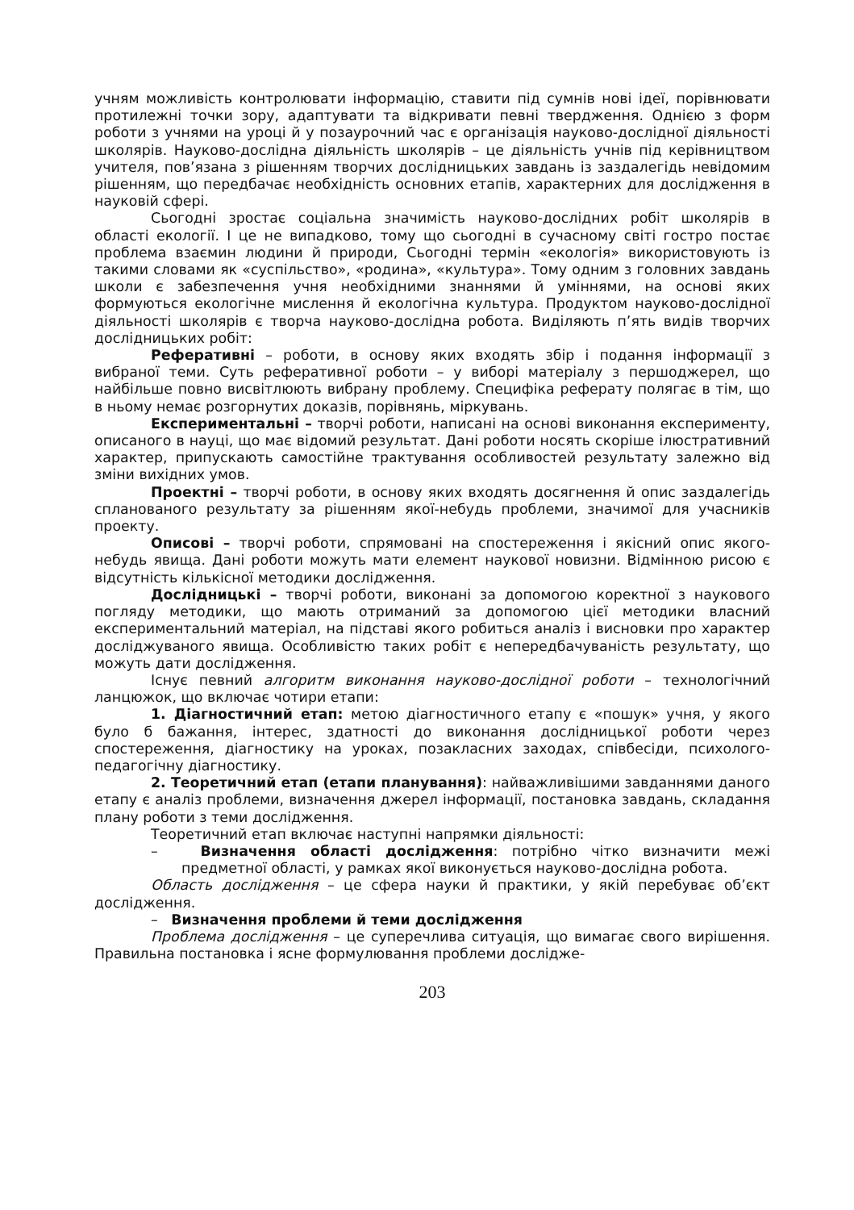учням можливість контролювати інформацію, ставити під сумнів нові ідеї, порівнювати протилежні точки зору, адаптувати та відкривати певні твердження. Однією з форм роботи з учнями на уроці й у позаурочний час є організація науково-дослідної діяльності школярів. Науково-дослідна діяльність школярів – це діяльність учнів під керівництвом учителя, пов’язана з рішенням творчих дослідницьких завдань із заздалегідь невідомим рішенням, що передбачає необхідність основних етапів, характерних для дослідження в науковій сфері.
Сьогодні зростає соціальна значимість науково-дослідних робіт школярів в області екології. І це не випадково, тому що сьогодні в сучасному світі гостро постає проблема взаємин людини й природи, Сьогодні термін «екологія» використовують із такими словами як «суспільство», «родина», «культура». Тому одним з головних завдань школи є забезпечення учня необхідними знаннями й уміннями, на основі яких формуються екологічне мислення й екологічна культура. Продуктом науково-дослідної діяльності школярів є творча науково-дослідна робота. Виділяють п’ять видів творчих дослідницьких робіт:
Реферативні – роботи, в основу яких входять збір і подання інформації з вибраної теми. Суть реферативної роботи – у виборі матеріалу з першоджерел, що найбільше повно висвітлюють вибрану проблему. Специфіка реферату полягає в тім, що в ньому немає розгорнутих доказів, порівнянь, міркувань.
Експериментальні – творчі роботи, написані на основі виконання експерименту, описаного в науці, що має відомий результат. Дані роботи носять скоріше ілюстративний характер, припускають самостійне трактування особливостей результату залежно від зміни вихідних умов.
Проектні – творчі роботи, в основу яких входять досягнення й опис заздалегідь спланованого результату за рішенням якої-небудь проблеми, значимої для учасників проекту.
Описові – творчі роботи, спрямовані на спостереження і якісний опис якого-небудь явища. Дані роботи можуть мати елемент наукової новизни. Відмінною рисою є відсутність кількісної методики дослідження.
Дослідницькі – творчі роботи, виконані за допомогою коректної з наукового погляду методики, що мають отриманий за допомогою цієї методики власний експериментальний матеріал, на підставі якого робиться аналіз і висновки про характер досліджуваного явища. Особливістю таких робіт є непередбачуваність результату, що можуть дати дослідження.
Існує певний алгоритм виконання науково-дослідної роботи – технологічний ланцюжок, що включає чотири етапи:
1. Діагностичний етап: метою діагностичного етапу є «пошук» учня, у якого було б бажання, інтерес, здатності до виконання дослідницької роботи через спостереження, діагностику на уроках, позакласних заходах, співбесіди, психолого-педагогічну діагностику.
2. Теоретичний етап (етапи планування): найважливішими завданнями даного етапу є аналіз проблеми, визначення джерел інформації, постановка завдань, складання плану роботи з теми дослідження.
Теоретичний етап включає наступні напрямки діяльності:
– Визначення області дослідження: потрібно чітко визначити межі предметної області, у рамках якої виконується науково-дослідна робота.
Область дослідження – це сфера науки й практики, у якій перебуває об’єкт дослідження.
– Визначення проблеми й теми дослідження
Проблема дослідження – це суперечлива ситуація, що вимагає свого вирішення. Правильна постановка і ясне формулювання проблеми дослідже-
203